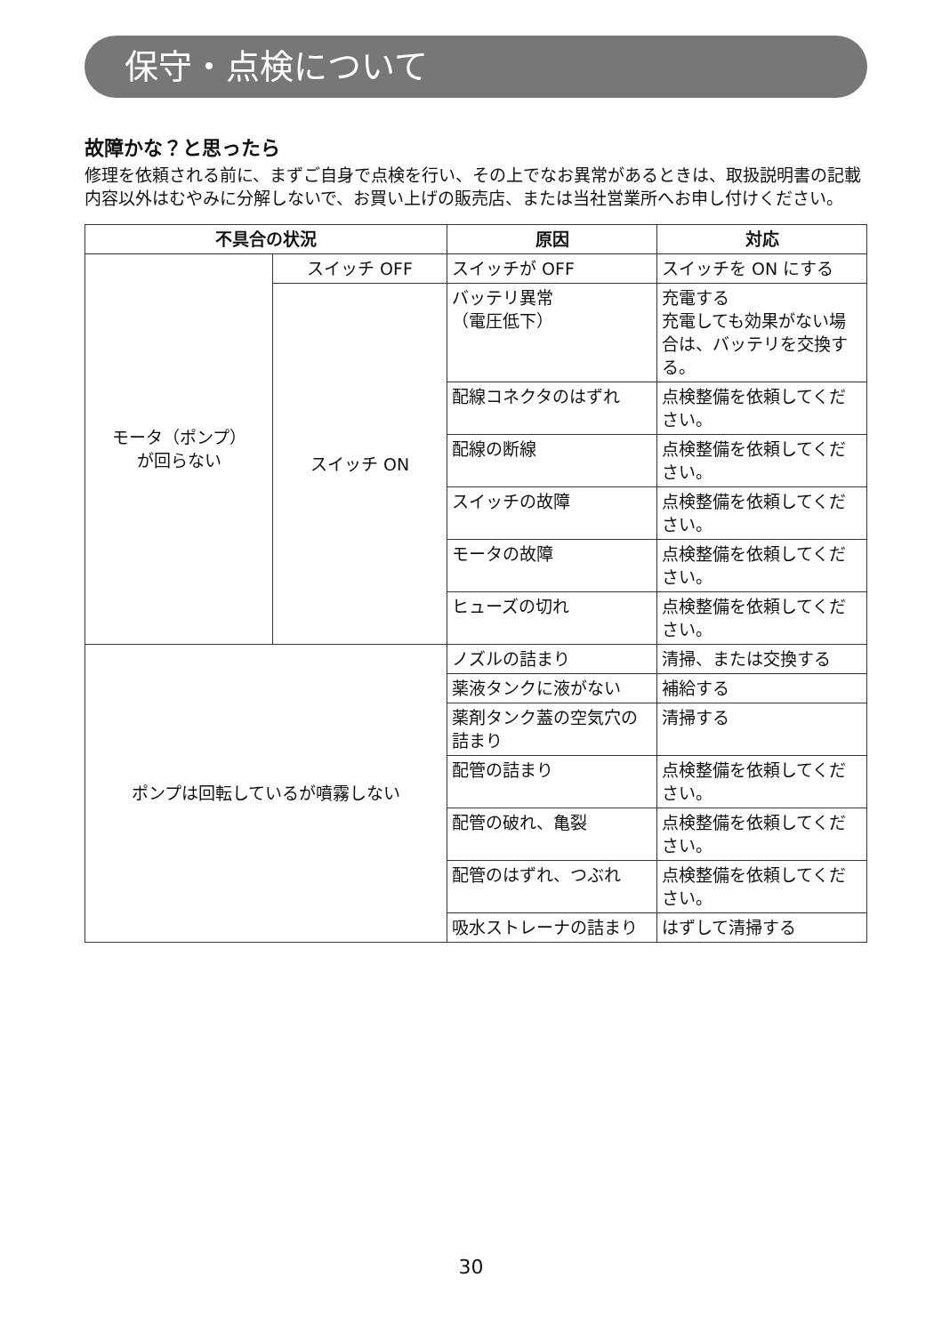保守・点検について
故障かな？と思ったら
修理を依頼される前に、まずご自身で点検を行い、その上でなお異常があるときは、取扱説明書の記載内容以外はむやみに分解しないで、お買い上げの販売店、または当社営業所へお申し付けください。
| 不具合の状況 | | 原因 | 対応 |
| --- | --- | --- | --- |
| モータ（ポンプ） が回らない | スイッチ OFF | スイッチが OFF | スイッチを ON にする |
| | スイッチ ON | バッテリ異常 （電圧低下） | 充電する 充電しても効果がない場合は、バッテリを交換する。 |
| | | 配線コネクタのはずれ | 点検整備を依頼してください。 |
| | | 配線の断線 | 点検整備を依頼してください。 |
| | | スイッチの故障 | 点検整備を依頼してください。 |
| | | モータの故障 | 点検整備を依頼してください。 |
| | | ヒューズの切れ | 点検整備を依頼してください。 |
| ポンプは回転しているが噴霧しない | | ノズルの詰まり | 清掃、または交換する |
| | | 薬液タンクに液がない | 補給する |
| | | 薬剤タンク蓋の空気穴の詰まり | 清掃する |
| | | 配管の詰まり | 点検整備を依頼してください。 |
| | | 配管の破れ、亀裂 | 点検整備を依頼してください。 |
| | | 配管のはずれ、つぶれ | 点検整備を依頼してください。 |
| | | 吸水ストレーナの詰まり | はずして清掃する |
30